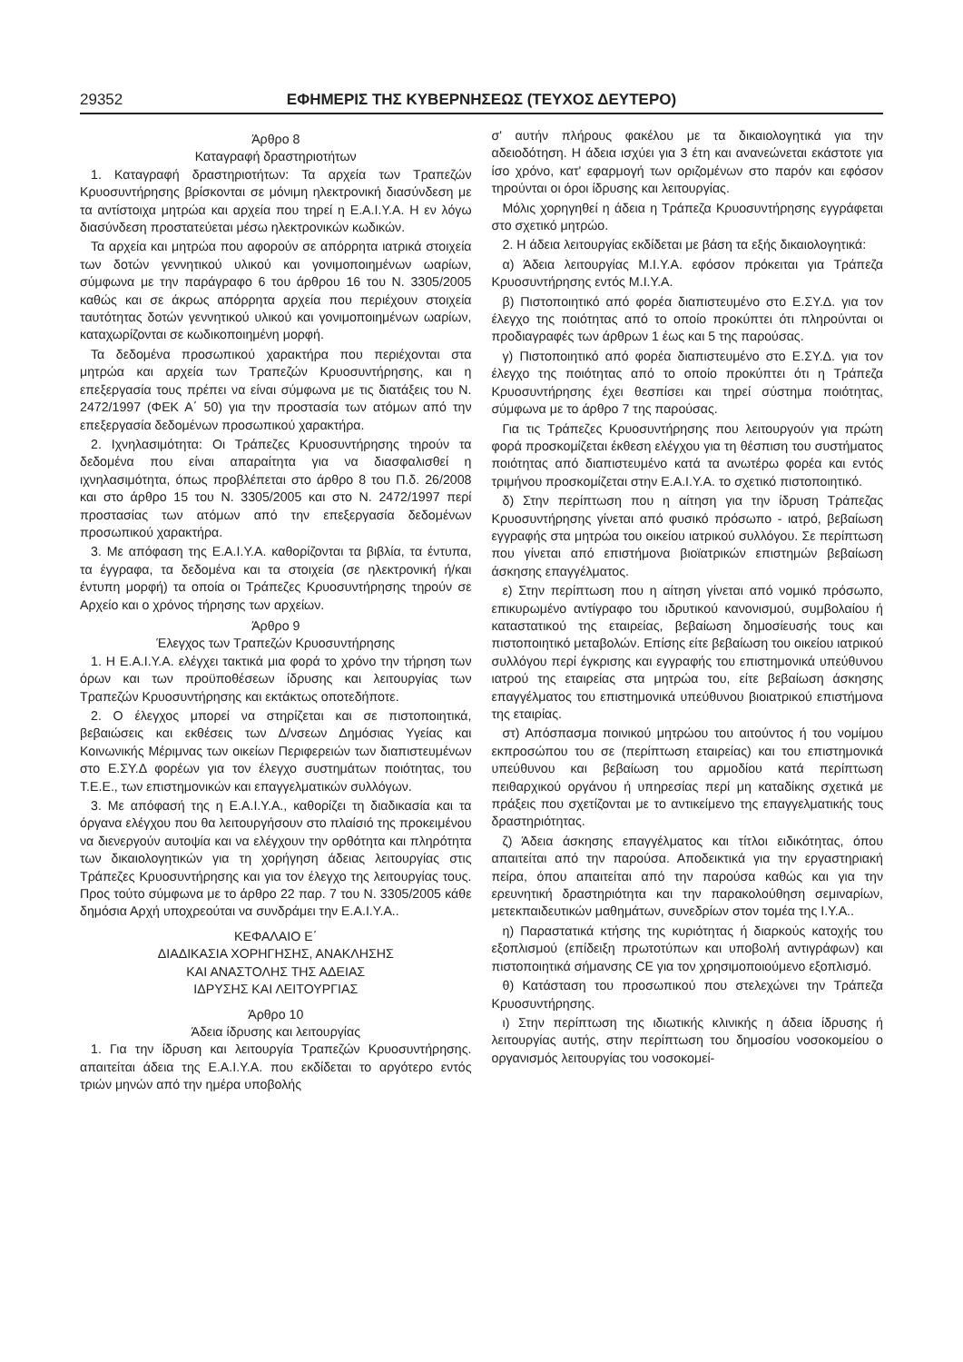29352 ΕΦΗΜΕΡΙΣ ΤΗΣ ΚΥΒΕΡΝΗΣΕΩΣ (ΤΕΥΧΟΣ ΔΕΥΤΕΡΟ)
Άρθρο 8
Καταγραφή δραστηριοτήτων
1. Καταγραφή δραστηριοτήτων: Τα αρχεία των Τραπεζών Κρυοσυντήρησης βρίσκονται σε μόνιμη ηλεκτρονική διασύνδεση με τα αντίστοιχα μητρώα και αρχεία που τηρεί η Ε.Α.Ι.Υ.Α. Η εν λόγω διασύνδεση προστατεύεται μέσω ηλεκτρονικών κωδικών.
Τα αρχεία και μητρώα που αφορούν σε απόρρητα ιατρικά στοιχεία των δοτών γεννητικού υλικού και γονιμοποιημένων ωαρίων, σύμφωνα με την παράγραφο 6 του άρθρου 16 του Ν. 3305/2005 καθώς και σε άκρως απόρρητα αρχεία που περιέχουν στοιχεία ταυτότητας δοτών γεννητικού υλικού και γονιμοποιημένων ωαρίων, καταχωρίζονται σε κωδικοποιημένη μορφή.
Τα δεδομένα προσωπικού χαρακτήρα που περιέχονται στα μητρώα και αρχεία των Τραπεζών Κρυοσυντήρησης, και η επεξεργασία τους πρέπει να είναι σύμφωνα με τις διατάξεις του Ν. 2472/1997 (ΦΕΚ Α΄ 50) για την προστασία των ατόμων από την επεξεργασία δεδομένων προσωπικού χαρακτήρα.
2. Ιχνηλασιμότητα: Οι Τράπεζες Κρυοσυντήρησης τηρούν τα δεδομένα που είναι απαραίτητα για να διασφαλισθεί η ιχνηλασιμότητα, όπως προβλέπεται στο άρθρο 8 του Π.δ. 26/2008 και στο άρθρο 15 του Ν. 3305/2005 και στο Ν. 2472/1997 περί προστασίας των ατόμων από την επεξεργασία δεδομένων προσωπικού χαρακτήρα.
3. Με απόφαση της Ε.Α.Ι.Υ.Α. καθορίζονται τα βιβλία, τα έντυπα, τα έγγραφα, τα δεδομένα και τα στοιχεία (σε ηλεκτρονική ή/και έντυπη μορφή) τα οποία οι Τράπεζες Κρυοσυντήρησης τηρούν σε Αρχείο και ο χρόνος τήρησης των αρχείων.
Άρθρο 9
Έλεγχος των Τραπεζών Κρυοσυντήρησης
1. Η Ε.Α.Ι.Υ.Α. ελέγχει τακτικά μια φορά το χρόνο την τήρηση των όρων και των προϋποθέσεων ίδρυσης και λειτουργίας των Τραπεζών Κρυοσυντήρησης και εκτάκτως οποτεδήποτε.
2. Ο έλεγχος μπορεί να στηρίζεται και σε πιστοποιητικά, βεβαιώσεις και εκθέσεις των Δ/νσεων Δημόσιας Υγείας και Κοινωνικής Μέριμνας των οικείων Περιφερειών των διαπιστευμένων στο Ε.ΣΥ.Δ φορέων για τον έλεγχο συστημάτων ποιότητας, του Τ.Ε.Ε., των επιστημονικών και επαγγελματικών συλλόγων.
3. Με απόφασή της η Ε.Α.Ι.Υ.Α., καθορίζει τη διαδικασία και τα όργανα ελέγχου που θα λειτουργήσουν στο πλαίσιό της προκειμένου να διενεργούν αυτοψία και να ελέγχουν την ορθότητα και πληρότητα των δικαιολογητικών για τη χορήγηση άδειας λειτουργίας στις Τράπεζες Κρυοσυντήρησης και για τον έλεγχο της λειτουργίας τους. Προς τούτο σύμφωνα με το άρθρο 22 παρ. 7 του Ν. 3305/2005 κάθε δημόσια Αρχή υποχρεούται να συνδράμει την Ε.Α.Ι.Υ.Α..
ΚΕΦΑΛΑΙΟ Ε΄
ΔΙΑΔΙΚΑΣΙΑ ΧΟΡΗΓΗΣΗΣ, ΑΝΑΚΛΗΣΗΣ
ΚΑΙ ΑΝΑΣΤΟΛΗΣ ΤΗΣ ΑΔΕΙΑΣ
ΙΔΡΥΣΗΣ ΚΑΙ ΛΕΙΤΟΥΡΓΙΑΣ
Άρθρο 10
Άδεια ίδρυσης και λειτουργίας
1. Για την ίδρυση και λειτουργία Τραπεζών Κρυοσυντήρησης. απαιτείται άδεια της Ε.Α.Ι.Υ.Α. που εκδίδεται το αργότερο εντός τριών μηνών από την ημέρα υποβολής
σ' αυτήν πλήρους φακέλου με τα δικαιολογητικά για την αδειοδότηση. Η άδεια ισχύει για 3 έτη και ανανεώνεται εκάστοτε για ίσο χρόνο, κατ' εφαρμογή των οριζομένων στο παρόν και εφόσον τηρούνται οι όροι ίδρυσης και λειτουργίας.
Μόλις χορηγηθεί η άδεια η Τράπεζα Κρυοσυντήρησης εγγράφεται στο σχετικό μητρώο.
2. Η άδεια λειτουργίας εκδίδεται με βάση τα εξής δικαιολογητικά:
α) Άδεια λειτουργίας Μ.Ι.Υ.Α. εφόσον πρόκειται για Τράπεζα Κρυοσυντήρησης εντός Μ.Ι.Υ.Α.
β) Πιστοποιητικό από φορέα διαπιστευμένο στο Ε.ΣΥ.Δ. για τον έλεγχο της ποιότητας από το οποίο προκύπτει ότι πληρούνται οι προδιαγραφές των άρθρων 1 έως και 5 της παρούσας.
γ) Πιστοποιητικό από φορέα διαπιστευμένο στο Ε.ΣΥ.Δ. για τον έλεγχο της ποιότητας από το οποίο προκύπτει ότι η Τράπεζα Κρυοσυντήρησης έχει θεσπίσει και τηρεί σύστημα ποιότητας, σύμφωνα με το άρθρο 7 της παρούσας.
Για τις Τράπεζες Κρυοσυντήρησης που λειτουργούν για πρώτη φορά προσκομίζεται έκθεση ελέγχου για τη θέσπιση του συστήματος ποιότητας από διαπιστευμένο κατά τα ανωτέρω φορέα και εντός τριμήνου προσκομίζεται στην Ε.Α.Ι.Υ.Α. το σχετικό πιστοποιητικό.
δ) Στην περίπτωση που η αίτηση για την ίδρυση Τράπεζας Κρυοσυντήρησης γίνεται από φυσικό πρόσωπο - ιατρό, βεβαίωση εγγραφής στα μητρώα του οικείου ιατρικού συλλόγου. Σε περίπτωση που γίνεται από επιστήμονα βιοϊατρικών επιστημών βεβαίωση άσκησης επαγγέλματος.
ε) Στην περίπτωση που η αίτηση γίνεται από νομικό πρόσωπο, επικυρωμένο αντίγραφο του ιδρυτικού κανονισμού, συμβολαίου ή καταστατικού της εταιρείας, βεβαίωση δημοσίευσής τους και πιστοποιητικό μεταβολών. Επίσης είτε βεβαίωση του οικείου ιατρικού συλλόγου περί έγκρισης και εγγραφής του επιστημονικά υπεύθυνου ιατρού της εταιρείας στα μητρώα του, είτε βεβαίωση άσκησης επαγγέλματος του επιστημονικά υπεύθυνου βιοιατρικού επιστήμονα της εταιρίας.
στ) Απόσπασμα ποινικού μητρώου του αιτούντος ή του νομίμου εκπροσώπου του σε (περίπτωση εταιρείας) και του επιστημονικά υπεύθυνου και βεβαίωση του αρμοδίου κατά περίπτωση πειθαρχικού οργάνου ή υπηρεσίας περί μη καταδίκης σχετικά με πράξεις που σχετίζονται με το αντικείμενο της επαγγελματικής τους δραστηριότητας.
ζ) Άδεια άσκησης επαγγέλματος και τίτλοι ειδικότητας, όπου απαιτείται από την παρούσα. Αποδεικτικά για την εργαστηριακή πείρα, όπου απαιτείται από την παρούσα καθώς και για την ερευνητική δραστηριότητα και την παρακολούθηση σεμιναρίων, μετεκπαιδευτικών μαθημάτων, συνεδρίων στον τομέα της Ι.Υ.Α..
η) Παραστατικά κτήσης της κυριότητας ή διαρκούς κατοχής του εξοπλισμού (επίδειξη πρωτοτύπων και υποβολή αντιγράφων) και πιστοποιητικά σήμανσης CE για τον χρησιμοποιούμενο εξοπλισμό.
θ) Κατάσταση του προσωπικού που στελεχώνει την Τράπεζα Κρυοσυντήρησης.
ι) Στην περίπτωση της ιδιωτικής κλινικής η άδεια ίδρυσης ή λειτουργίας αυτής, στην περίπτωση του δημοσίου νοσοκομείου ο οργανισμός λειτουργίας του νοσοκομεί-